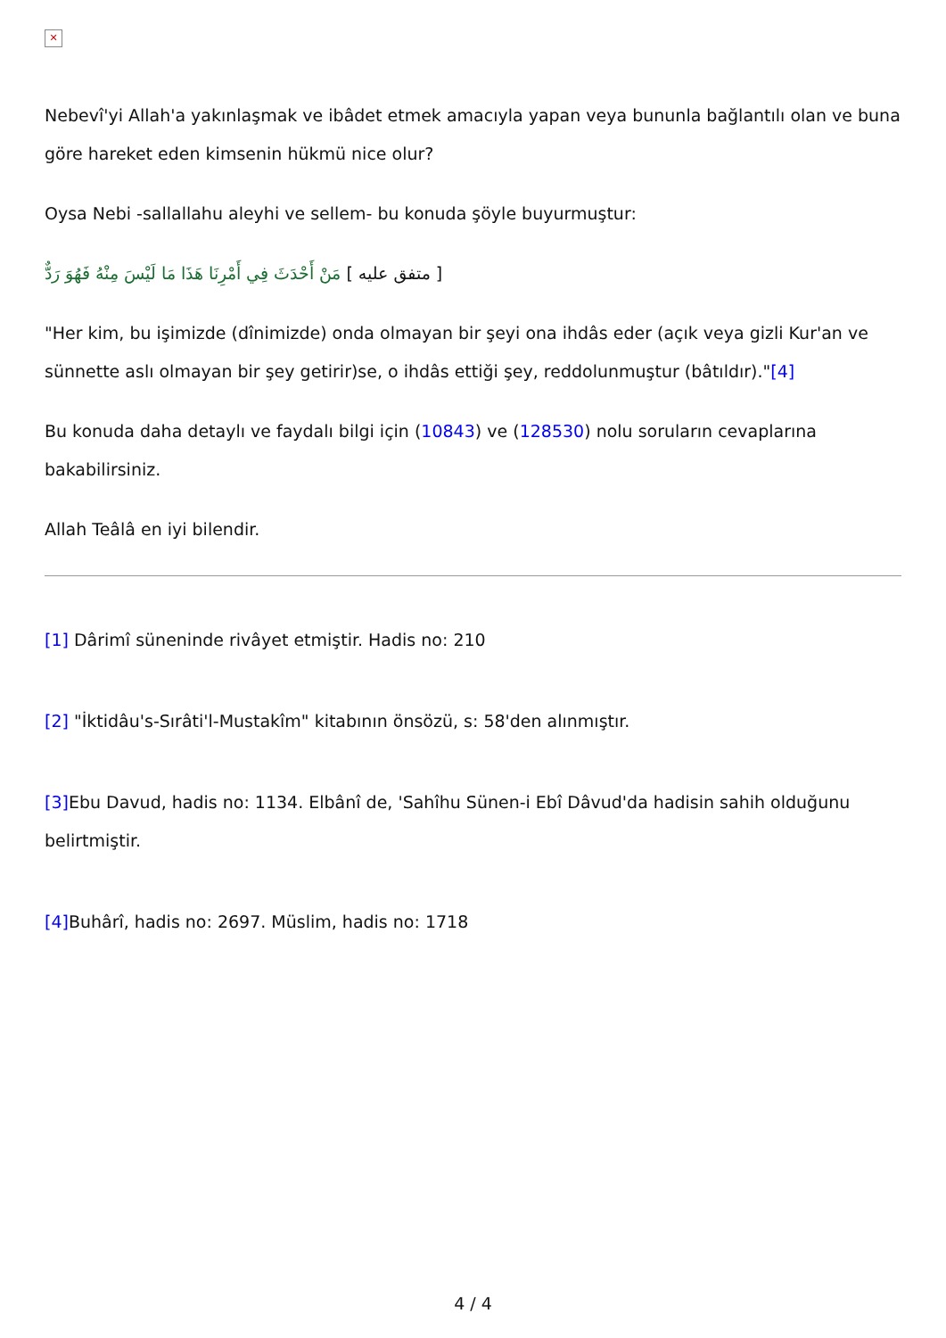✕
Nebevî'yi Allah'a yakınlaşmak ve ibâdet etmek amacıyla yapan veya bununla bağlantılı olan ve buna göre hareket eden kimsenin hükmü nice olur?
Oysa Nebi -sallallahu aleyhi ve sellem- bu konuda şöyle buyurmuştur:
متفق عليه ] مَنْ أَحْدَثَ فِي أَمْرِنَا هَذَا مَا لَيْسَ مِنْهُ فَهُوَ رَدٌّ ]
"Her kim, bu işimizde (dînimizde) onda olmayan bir şeyi ona ihdâs eder (açık veya gizli Kur'an ve sünnette aslı olmayan bir şey getirir)se, o ihdâs ettiği şey, reddolunmuştur (bâtıldır)."[4]
Bu konuda daha detaylı ve faydalı bilgi için (10843) ve (128530) nolu soruların cevaplarına bakabilirsiniz.
Allah Teâlâ en iyi bilendir.
[1] Dârimî süneninde rivâyet etmiştir. Hadis no: 210
[2] "İktidâu's-Sırâti'l-Mustakîm" kitabının önsözü, s: 58'den alınmıştır.
[3] Ebu Davud, hadis no: 1134. Elbânî de, 'Sahîhu Sünen-i Ebî Dâvud'da hadisin sahih olduğunu belirtmiştir.
[4] Buhârî, hadis no: 2697. Müslim, hadis no: 1718
4 / 4